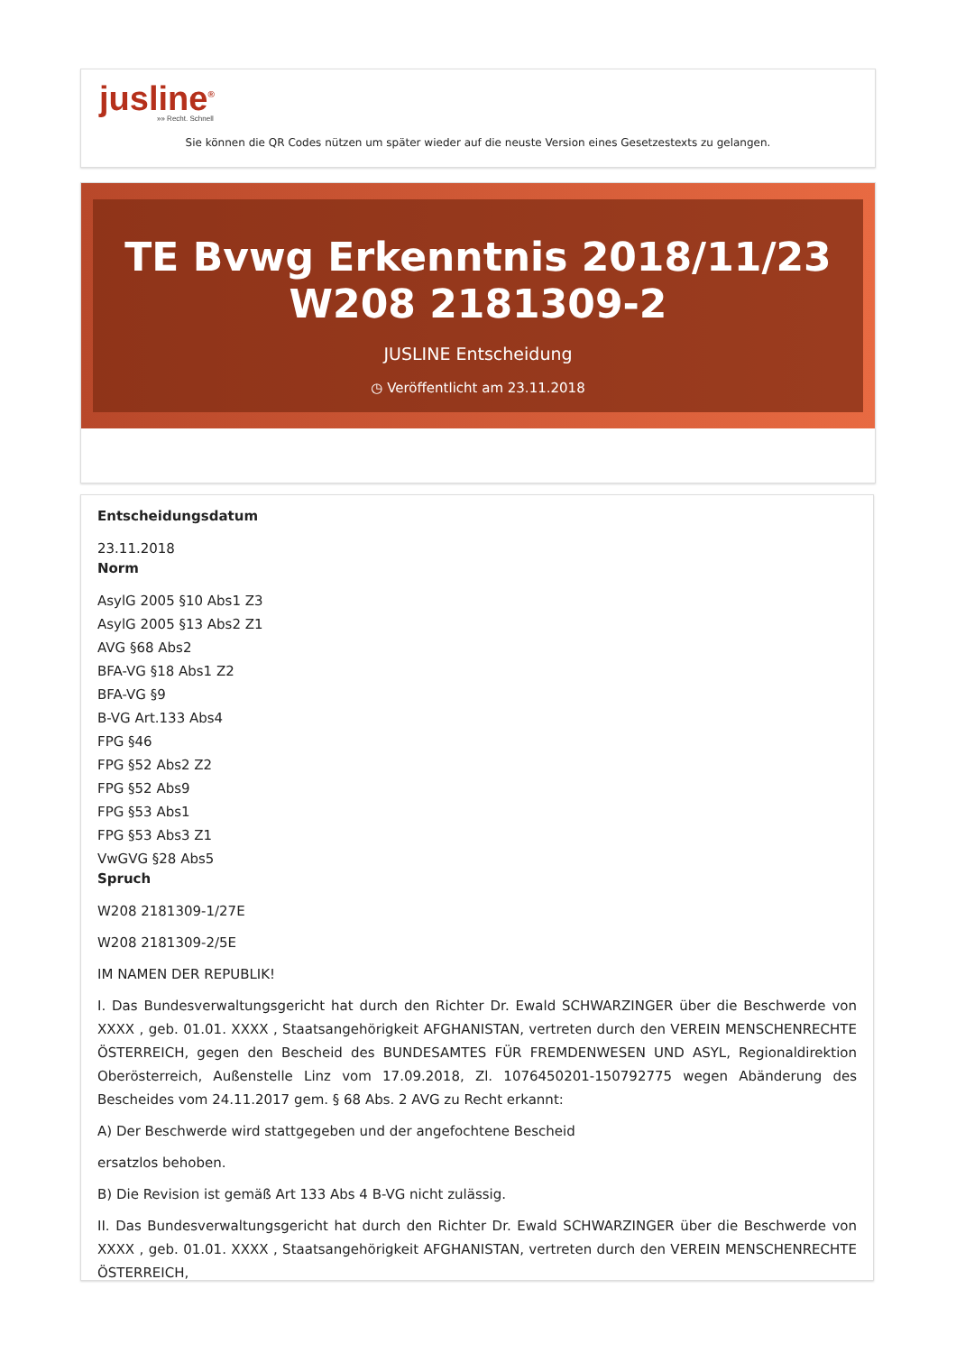jusline<sup>®</sup>
»» Recht. Schnell
Sie können die QR Codes nützen um später wieder auf die neuste Version eines Gesetzestexts zu gelangen.
TE Bvwg Erkenntnis 2018/11/23
W208 2181309-2
JUSLINE Entscheidung
◷ Veröffentlicht am 23.11.2018
Entscheidungsdatum
23.11.2018
Norm
AsylG 2005 §10 Abs1 Z3
AsylG 2005 §13 Abs2 Z1
AVG §68 Abs2
BFA-VG §18 Abs1 Z2
BFA-VG §9
B-VG Art.133 Abs4
FPG §46
FPG §52 Abs2 Z2
FPG §52 Abs9
FPG §53 Abs1
FPG §53 Abs3 Z1
VwGVG §28 Abs5
Spruch
W208 2181309-1/27E
W208 2181309-2/5E
IM NAMEN DER REPUBLIK!
I. Das Bundesverwaltungsgericht hat durch den Richter Dr. Ewald SCHWARZINGER über die Beschwerde von XXXX , geb. 01.01. XXXX , Staatsangehörigkeit AFGHANISTAN, vertreten durch den VEREIN MENSCHENRECHTE ÖSTERREICH, gegen den Bescheid des BUNDESAMTES FÜR FREMDENWESEN UND ASYL, Regionaldirektion Oberösterreich, Außenstelle Linz vom 17.09.2018, Zl. 1076450201-150792775 wegen Abänderung des Bescheides vom 24.11.2017 gem. § 68 Abs. 2 AVG zu Recht erkannt:
A) Der Beschwerde wird stattgegeben und der angefochtene Bescheid
ersatzlos behoben.
B) Die Revision ist gemäß Art 133 Abs 4 B-VG nicht zulässig.
II. Das Bundesverwaltungsgericht hat durch den Richter Dr. Ewald SCHWARZINGER über die Beschwerde von XXXX , geb. 01.01. XXXX , Staatsangehörigkeit AFGHANISTAN, vertreten durch den VEREIN MENSCHENRECHTE ÖSTERREICH,